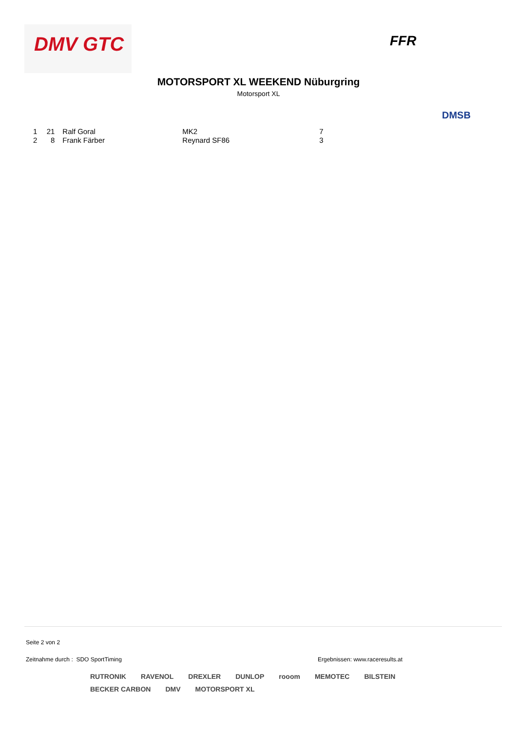DMV GTC
FFR
MOTORSPORT XL WEEKEND Nüburgring
Motorsport XL
DMSB
| 1 | 21 | Ralf Goral | MK2 | 7 |
| 2 | 8 | Frank Färber | Reynard SF86 | 3 |
Seite 2 von 2
Zeitnahme durch : SDO SportTiming
Ergebnissen: www.raceresults.at
RUTRONIK RAVENOL DREXLER DUNLOP rooom MEMOTEC BILSTEIN BECKER CARBON DMV MOTORSPORT XL